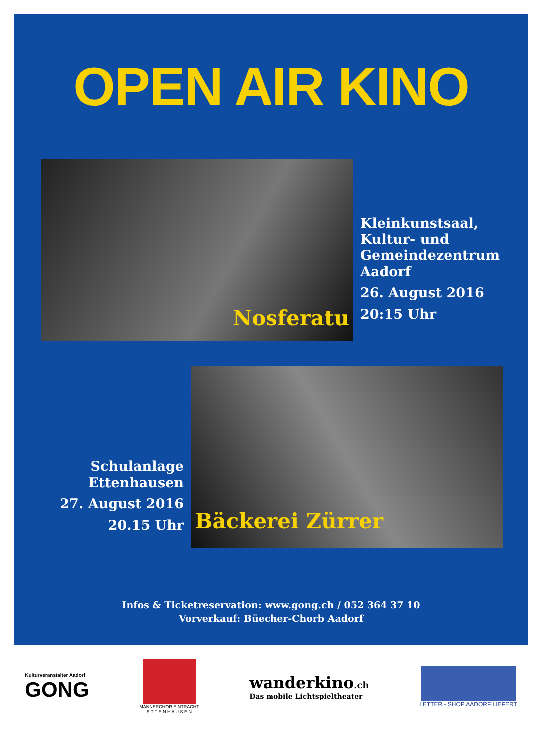OPEN AIR KINO
Nosferatu
Kleinkunstsaal,
Kultur- und
Gemeindezentrum
Aadorf
26. August 2016
20:15 Uhr
Schulanlage
Ettenhausen
27. August 2016
20.15 Uhr
Bäckerei Zürrer
Infos & Ticketreservation: www.gong.ch / 052 364 37 10
Vorverkauf: Büecher-Chorb Aadorf
Kulturveranstalter Aadorf
GONG
MÄNNERCHOR EINTRACHT
E T T E N H A U S E N
wanderkino.ch
Das mobile Lichtspieltheater
LETTER - SHOP AADORF LIEFERT